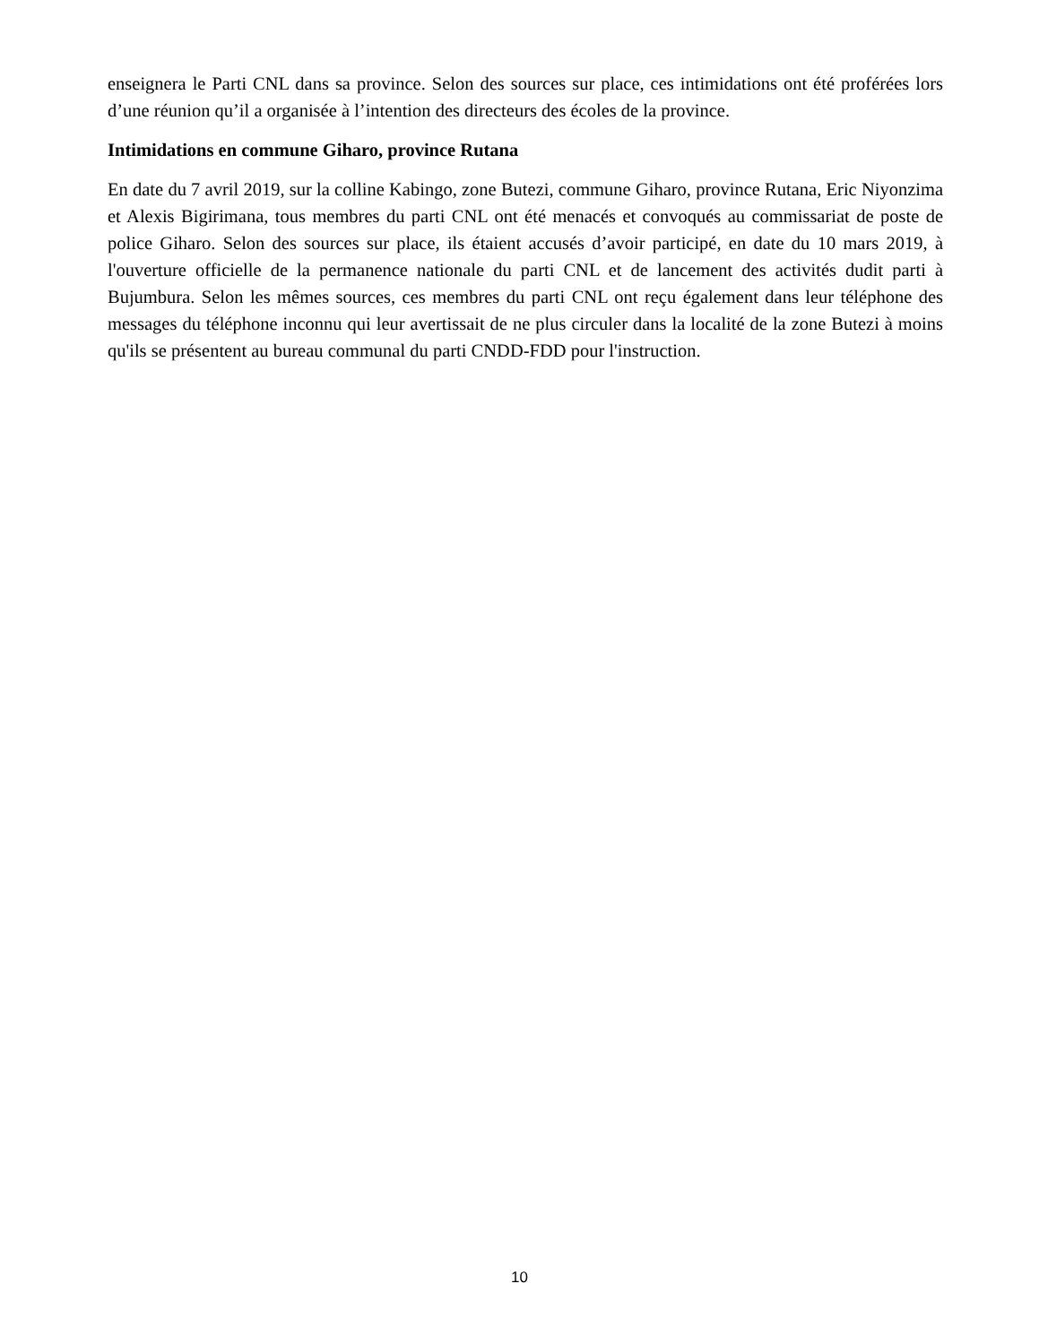enseignera le Parti CNL dans sa province. Selon des sources sur place, ces intimidations ont été proférées lors d’une réunion qu’il a organisée à l’intention des directeurs des écoles de la province.
Intimidations en commune Giharo, province Rutana
En date du 7 avril 2019, sur la colline Kabingo, zone Butezi, commune Giharo, province Rutana, Eric Niyonzima et Alexis Bigirimana, tous membres du parti CNL ont été menacés et convoqués au commissariat de poste de police Giharo. Selon des sources sur place, ils étaient accusés d’avoir participé, en date du 10 mars 2019, à l'ouverture officielle de la permanence nationale du parti CNL et de lancement des activités dudit parti à Bujumbura. Selon les mêmes sources, ces membres du parti CNL ont reçu également dans leur téléphone des messages du téléphone inconnu qui leur avertissait de ne plus circuler dans la localité de la zone Butezi à moins qu'ils se présentent au bureau communal du parti CNDD-FDD pour l'instruction.
10